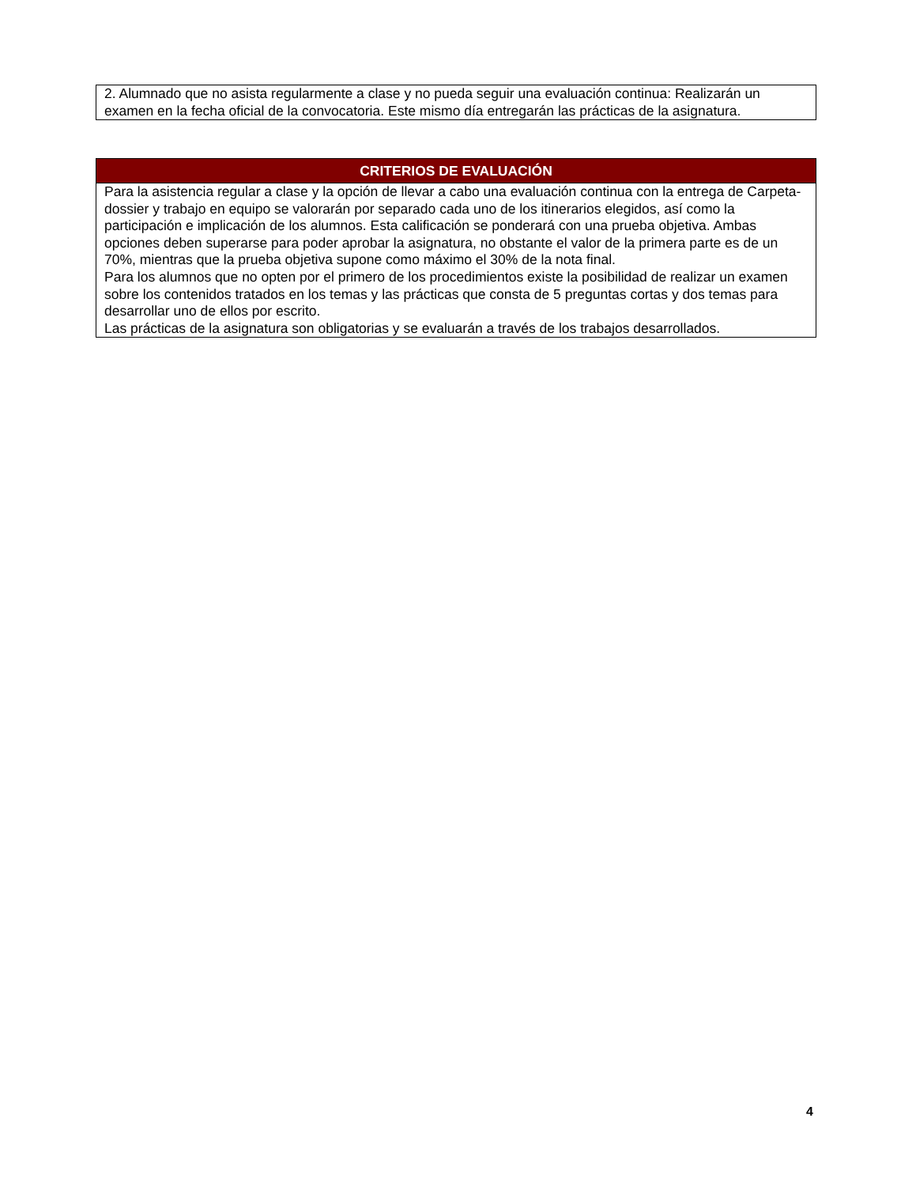2. Alumnado que no asista regularmente a clase y no pueda seguir una evaluación continua: Realizarán un examen en la fecha oficial de la convocatoria. Este mismo día entregarán las prácticas de la asignatura.
CRITERIOS DE EVALUACIÓN
Para la asistencia regular a clase y la opción de llevar a cabo una evaluación continua con la entrega de Carpeta-dossier y trabajo en equipo se valorarán por separado cada uno de los itinerarios elegidos, así como la participación e implicación de los alumnos. Esta calificación se ponderará con una prueba objetiva. Ambas opciones deben superarse para poder aprobar la asignatura, no obstante el valor de la primera parte es de un 70%, mientras que la prueba objetiva supone como máximo el 30% de la nota final.
Para los alumnos que no opten por el primero de los procedimientos existe la posibilidad de realizar un examen sobre los contenidos tratados en los temas y las prácticas que consta de 5 preguntas cortas y dos temas para desarrollar uno de ellos por escrito.
Las prácticas de la asignatura son obligatorias y se evaluarán a través de los trabajos desarrollados.
4